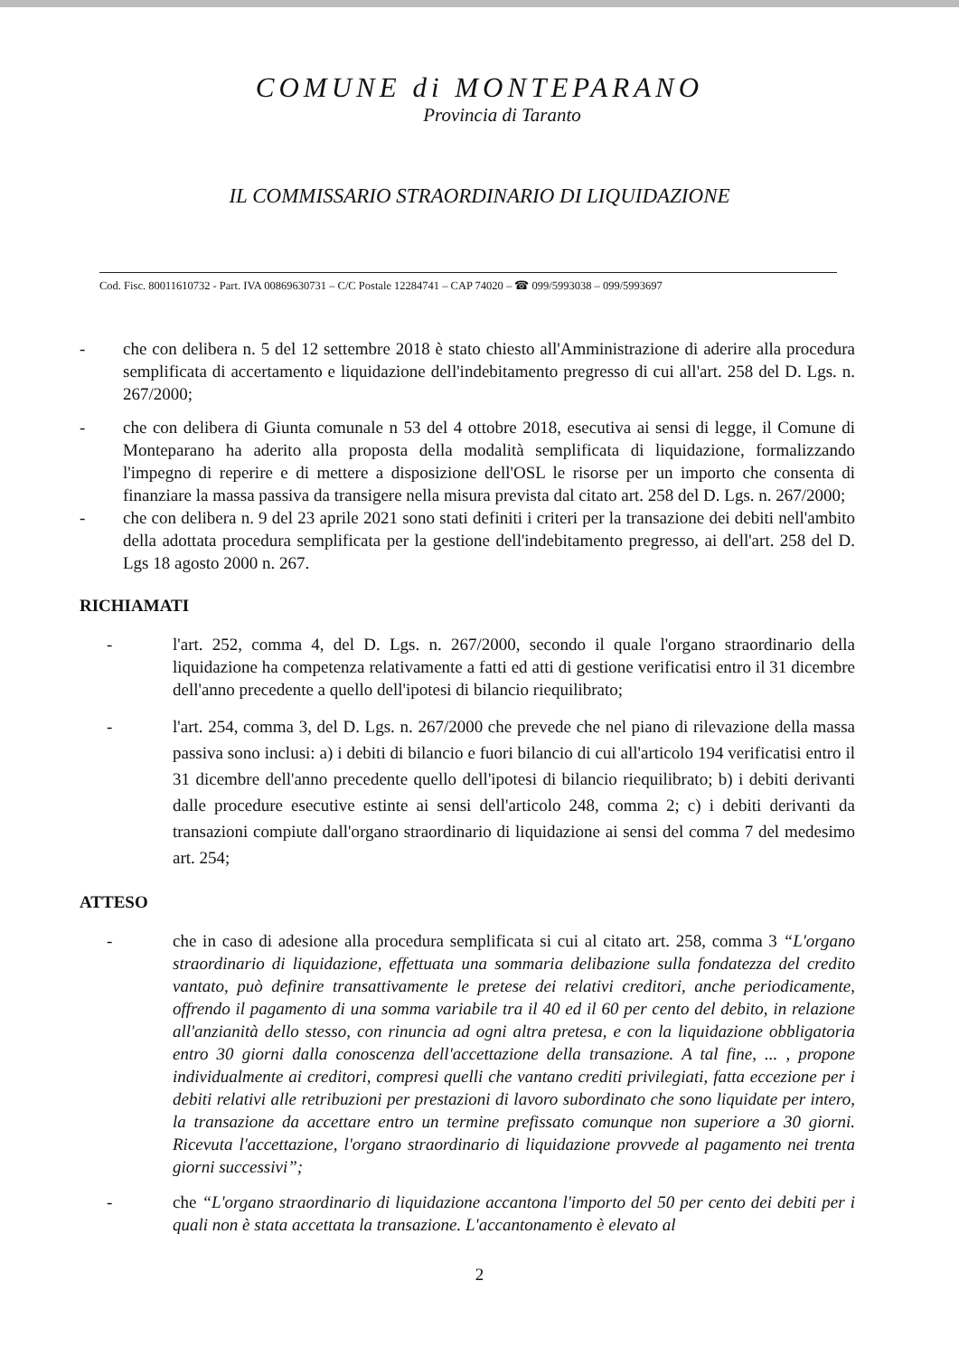COMUNE di MONTEPARANO
Provincia di Taranto
IL COMMISSARIO STRAORDINARIO DI LIQUIDAZIONE
Cod. Fisc. 80011610732 - Part. IVA 00869630731 – C/C Postale 12284741 – CAP 74020 – ☎ 099/5993038 – 099/5993697
- che con delibera n. 5 del 12 settembre 2018 è stato chiesto all'Amministrazione di aderire alla procedura semplificata di accertamento e liquidazione dell'indebitamento pregresso di cui all'art. 258 del D. Lgs. n. 267/2000;
- che con delibera di Giunta comunale n 53 del 4 ottobre 2018, esecutiva ai sensi di legge, il Comune di Monteparano ha aderito alla proposta della modalità semplificata di liquidazione, formalizzando l'impegno di reperire e di mettere a disposizione dell'OSL le risorse per un importo che consenta di finanziare la massa passiva da transigere nella misura prevista dal citato art. 258 del D. Lgs. n. 267/2000;
- che con delibera n. 9 del 23 aprile 2021 sono stati definiti i criteri per la transazione dei debiti nell'ambito della adottata procedura semplificata per la gestione dell'indebitamento pregresso, ai dell'art. 258 del D. Lgs 18 agosto 2000 n. 267.
RICHIAMATI
- l'art. 252, comma 4, del D. Lgs. n. 267/2000, secondo il quale l'organo straordinario della liquidazione ha competenza relativamente a fatti ed atti di gestione verificatisi entro il 31 dicembre dell'anno precedente a quello dell'ipotesi di bilancio riequilibrato;
- l'art. 254, comma 3, del D. Lgs. n. 267/2000 che prevede che nel piano di rilevazione della massa passiva sono inclusi: a) i debiti di bilancio e fuori bilancio di cui all'articolo 194 verificatisi entro il 31 dicembre dell'anno precedente quello dell'ipotesi di bilancio riequilibrato; b) i debiti derivanti dalle procedure esecutive estinte ai sensi dell'articolo 248, comma 2; c) i debiti derivanti da transazioni compiute dall'organo straordinario di liquidazione ai sensi del comma 7 del medesimo art. 254;
ATTESO
- che in caso di adesione alla procedura semplificata si cui al citato art. 258, comma 3 “L'organo straordinario di liquidazione, effettuata una sommaria delibazione sulla fondatezza del credito vantato, può definire transattivamente le pretese dei relativi creditori, anche periodicamente, offrendo il pagamento di una somma variabile tra il 40 ed il 60 per cento del debito, in relazione all'anzianità dello stesso, con rinuncia ad ogni altra pretesa, e con la liquidazione obbligatoria entro 30 giorni dalla conoscenza dell'accettazione della transazione. A tal fine, ... , propone individualmente ai creditori, compresi quelli che vantano crediti privilegiati, fatta eccezione per i debiti relativi alle retribuzioni per prestazioni di lavoro subordinato che sono liquidate per intero, la transazione da accettare entro un termine prefissato comunque non superiore a 30 giorni. Ricevuta l'accettazione, l'organo straordinario di liquidazione provvede al pagamento nei trenta giorni successivi”;
- che “L'organo straordinario di liquidazione accantona l'importo del 50 per cento dei debiti per i quali non è stata accettata la transazione. L'accantonamento è elevato al
2